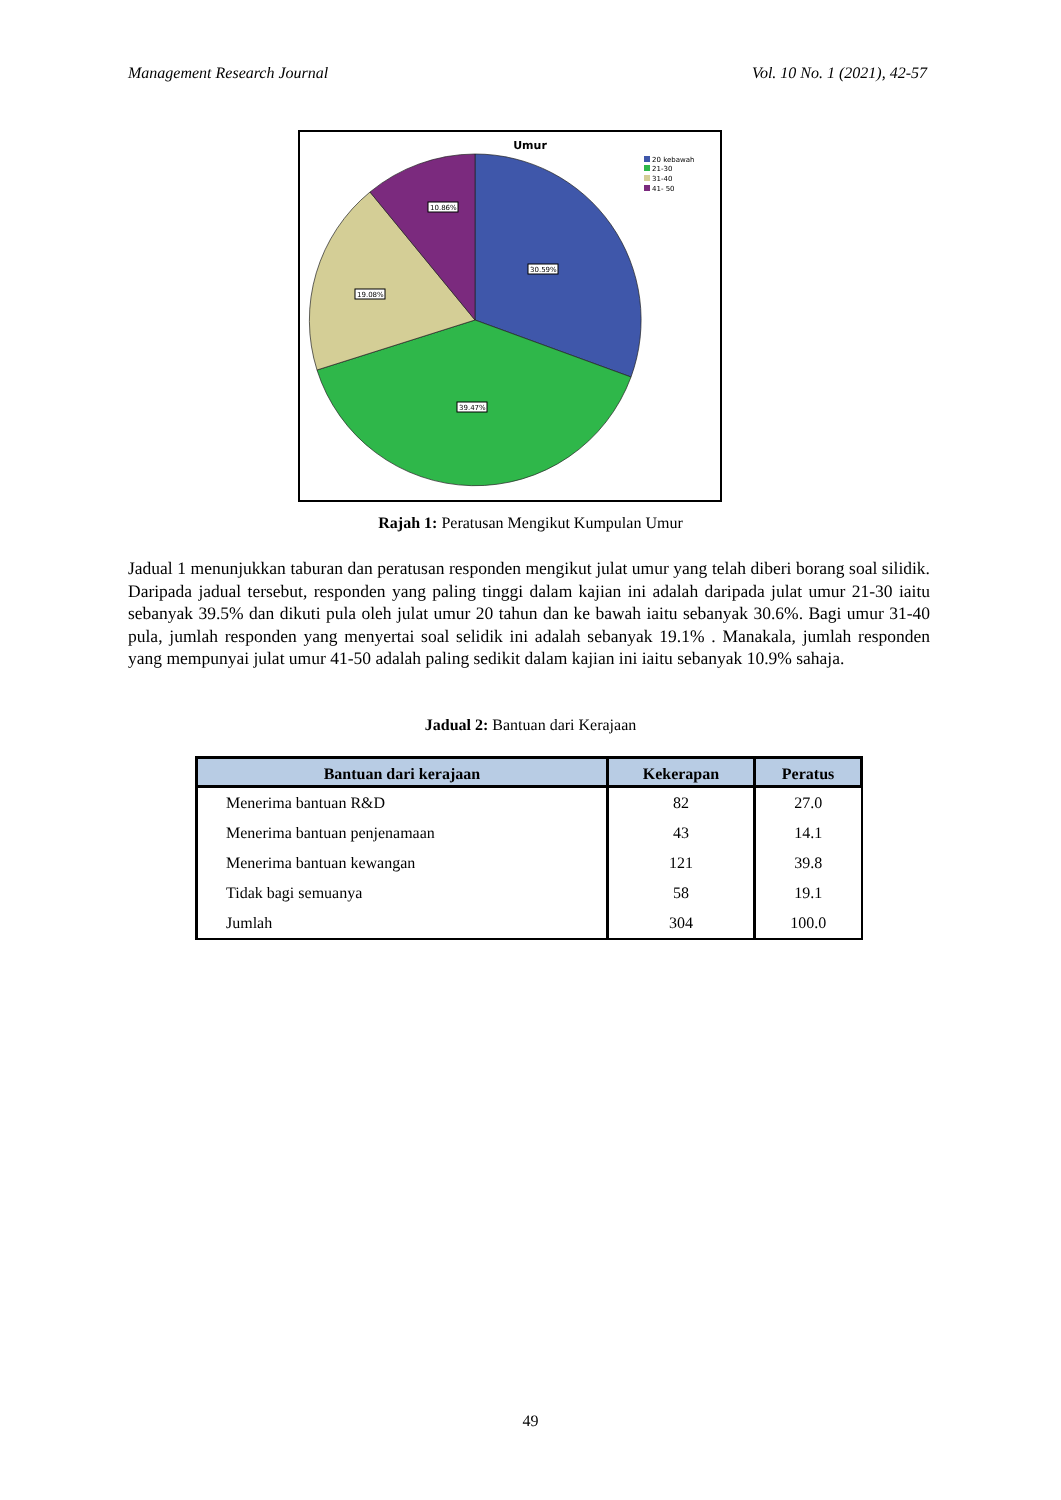Management Research Journal Vol. 10 No. 1 (2021), 42-57
Umur
10.86%
30.59%
19.08%
39.47%
20 kebawah
21-30
31-40
41- 50
Rajah 1: Peratusan Mengikut Kumpulan Umur
Jadual 1 menunjukkan taburan dan peratusan responden mengikut julat umur yang telah diberi borang soal silidik. Daripada jadual tersebut, responden yang paling tinggi dalam kajian ini adalah daripada julat umur 21-30 iaitu sebanyak 39.5% dan dikuti pula oleh julat umur 20 tahun dan ke bawah iaitu sebanyak 30.6%. Bagi umur 31-40 pula, jumlah responden yang menyertai soal selidik ini adalah sebanyak 19.1% . Manakala, jumlah responden yang mempunyai julat umur 41-50 adalah paling sedikit dalam kajian ini iaitu sebanyak 10.9% sahaja.
Jadual 2: Bantuan dari Kerajaan
| Bantuan dari kerajaan | Kekerapan | Peratus |
| --- | --- | --- |
| Menerima bantuan R&D | 82 | 27.0 |
| Menerima bantuan penjenamaan | 43 | 14.1 |
| Menerima bantuan kewangan | 121 | 39.8 |
| Tidak bagi semuanya | 58 | 19.1 |
| Jumlah | 304 | 100.0 |
49